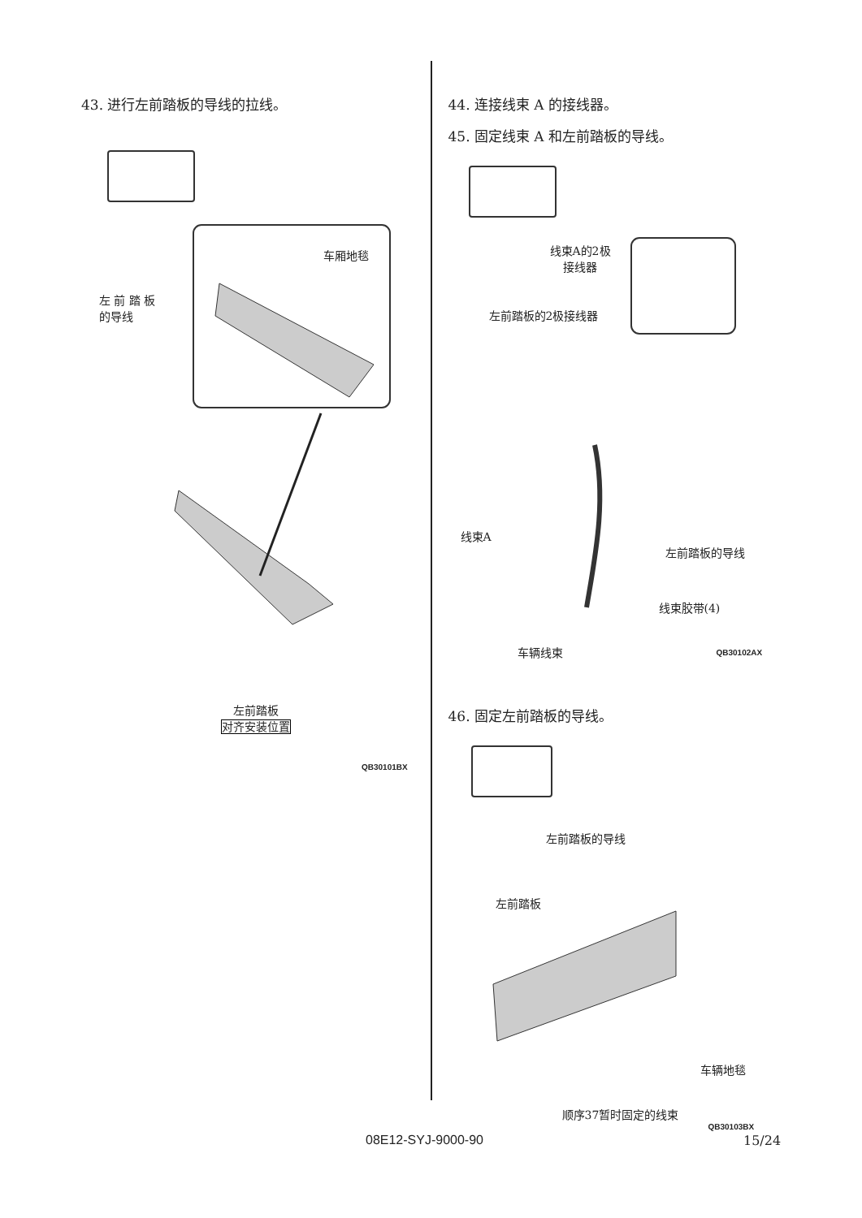43. 进行左前踏板的导线的拉线。
车厢地毯
左 前 踏 板
的导线
左前踏板
对齐安装位置
QB30101BX
44. 连接线束 A 的接线器。
45. 固定线束 A 和左前踏板的导线。
线束A的2极
接线器
左前踏板的2极接线器
线束A
左前踏板的导线
线束胶带(4)
车辆线束 QB30102AX
46. 固定左前踏板的导线。
左前踏板的导线
左前踏板
车辆地毯
顺序37暂时固定的线束
QB30103BX
08E12-SYJ-9000-90 15/24